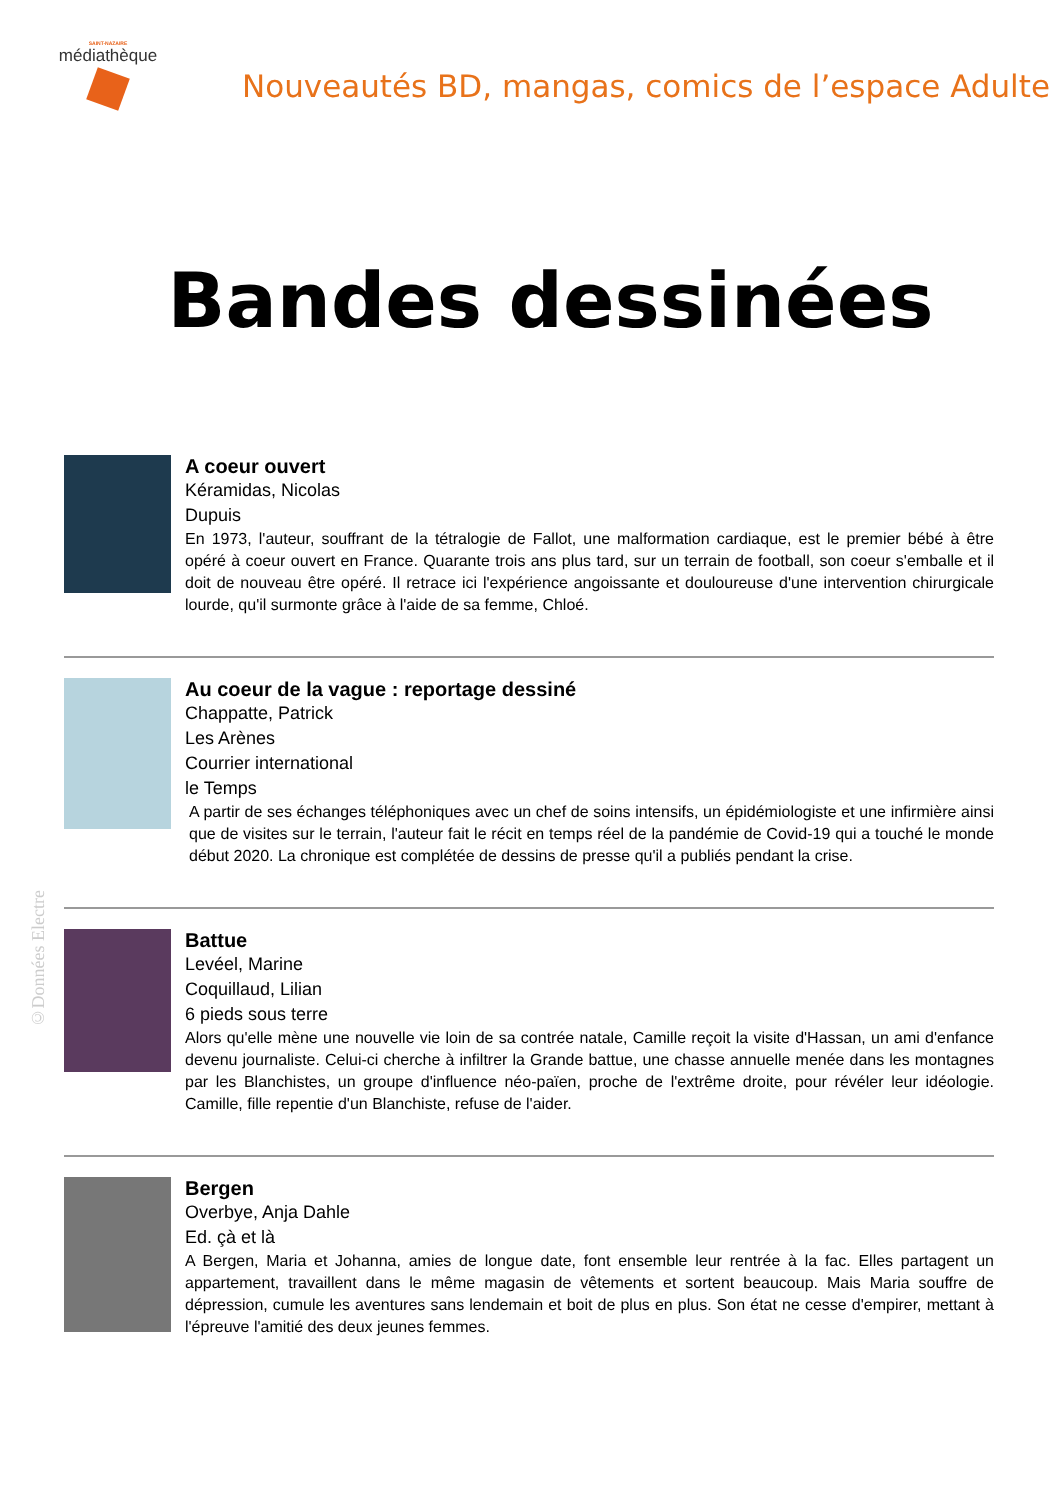SAINT-NAZAIRE
médiathèque
Nouveautés BD, mangas, comics de l’espace Adulte
Bandes dessinées
A coeur ouvert
Kéramidas, Nicolas
Dupuis
En 1973, l'auteur, souffrant de la tétralogie de Fallot, une malformation cardiaque, est le premier bébé à être opéré à coeur ouvert en France. Quarante trois ans plus tard, sur un terrain de football, son coeur s'emballe et il doit de nouveau être opéré. Il retrace ici l'expérience angoissante et douloureuse d'une intervention chirurgicale lourde, qu'il surmonte grâce à l'aide de sa femme, Chloé.
Au coeur de la vague : reportage dessiné
Chappatte, Patrick
Les Arènes
Courrier international
le Temps
A partir de ses échanges téléphoniques avec un chef de soins intensifs, un épidémiologiste et une infirmière ainsi que de visites sur le terrain, l'auteur fait le récit en temps réel de la pandémie de Covid-19 qui a touché le monde début 2020. La chronique est complétée de dessins de presse qu'il a publiés pendant la crise.
Battue
Levéel, Marine
Coquillaud, Lilian
6 pieds sous terre
Alors qu'elle mène une nouvelle vie loin de sa contrée natale, Camille reçoit la visite d'Hassan, un ami d'enfance devenu journaliste. Celui-ci cherche à infiltrer la Grande battue, une chasse annuelle menée dans les montagnes par les Blanchistes, un groupe d'influence néo-païen, proche de l'extrême droite, pour révéler leur idéologie. Camille, fille repentie d'un Blanchiste, refuse de l'aider.
Bergen
Overbye, Anja Dahle
Ed. çà et là
A Bergen, Maria et Johanna, amies de longue date, font ensemble leur rentrée à la fac. Elles partagent un appartement, travaillent dans le même magasin de vêtements et sortent beaucoup. Mais Maria souffre de dépression, cumule les aventures sans lendemain et boit de plus en plus. Son état ne cesse d'empirer, mettant à l'épreuve l'amitié des deux jeunes femmes.
©Données Electre